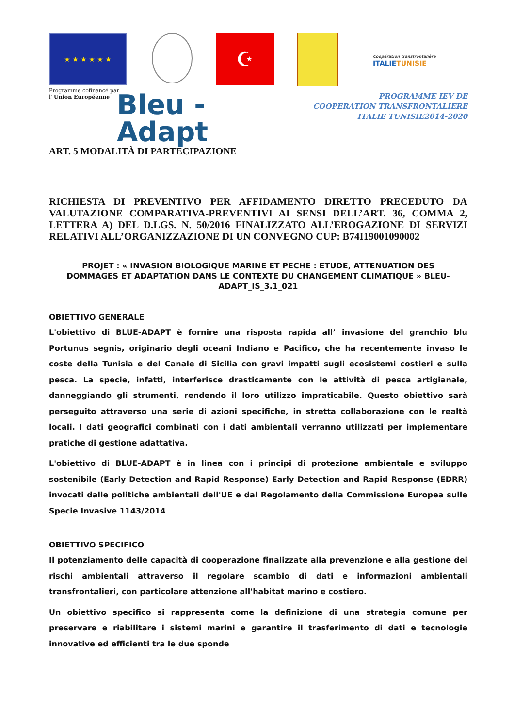★ ★ ★ ★ ★ ★
Programme cofinancé par
l' Union Européenne
☪
Coopération transfrontalière
ITALIETUNISIE
Bleu -
Adapt
PROGRAMME IEV DE
COOPERATION TRANSFRONTALIERE
ITALIE TUNISIE2014-2020
ART. 5 MODALITÀ DI PARTECIPAZIONE
RICHIESTA DI PREVENTIVO PER AFFIDAMENTO DIRETTO PRECEDUTO DA VALUTAZIONE COMPARATIVA-PREVENTIVI AI SENSI DELL’ART. 36, COMMA 2, LETTERA A) DEL D.LGS. N. 50/2016 FINALIZZATO ALL’EROGAZIONE DI SERVIZI RELATIVI ALL’ORGANIZZAZIONE DI UN CONVEGNO CUP: B74I19001090002
PROJET : « INVASION BIOLOGIQUE MARINE ET PECHE : ETUDE, ATTENUATION DES DOMMAGES ET ADAPTATION DANS LE CONTEXTE DU CHANGEMENT CLIMATIQUE » BLEU-ADAPT_IS_3.1_021
OBIETTIVO GENERALE
L'obiettivo di BLUE-ADAPT è fornire una risposta rapida all’ invasione del granchio blu Portunus segnis, originario degli oceani Indiano e Pacifico, che ha recentemente invaso le coste della Tunisia e del Canale di Sicilia con gravi impatti sugli ecosistemi costieri e sulla pesca. La specie, infatti, interferisce drasticamente con le attività di pesca artigianale, danneggiando gli strumenti, rendendo il loro utilizzo impraticabile. Questo obiettivo sarà perseguito attraverso una serie di azioni specifiche, in stretta collaborazione con le realtà locali. I dati geografici combinati con i dati ambientali verranno utilizzati per implementare pratiche di gestione adattativa.
L'obiettivo di BLUE-ADAPT è in linea con i principi di protezione ambientale e sviluppo sostenibile (Early Detection and Rapid Response) Early Detection and Rapid Response (EDRR) invocati dalle politiche ambientali dell'UE e dal Regolamento della Commissione Europea sulle Specie Invasive 1143/2014
OBIETTIVO SPECIFICO
Il potenziamento delle capacità di cooperazione finalizzate alla prevenzione e alla gestione dei rischi ambientali attraverso il regolare scambio di dati e informazioni ambientali transfrontalieri, con particolare attenzione all'habitat marino e costiero.
Un obiettivo specifico si rappresenta come la definizione di una strategia comune per preservare e riabilitare i sistemi marini e garantire il trasferimento di dati e tecnologie innovative ed efficienti tra le due sponde